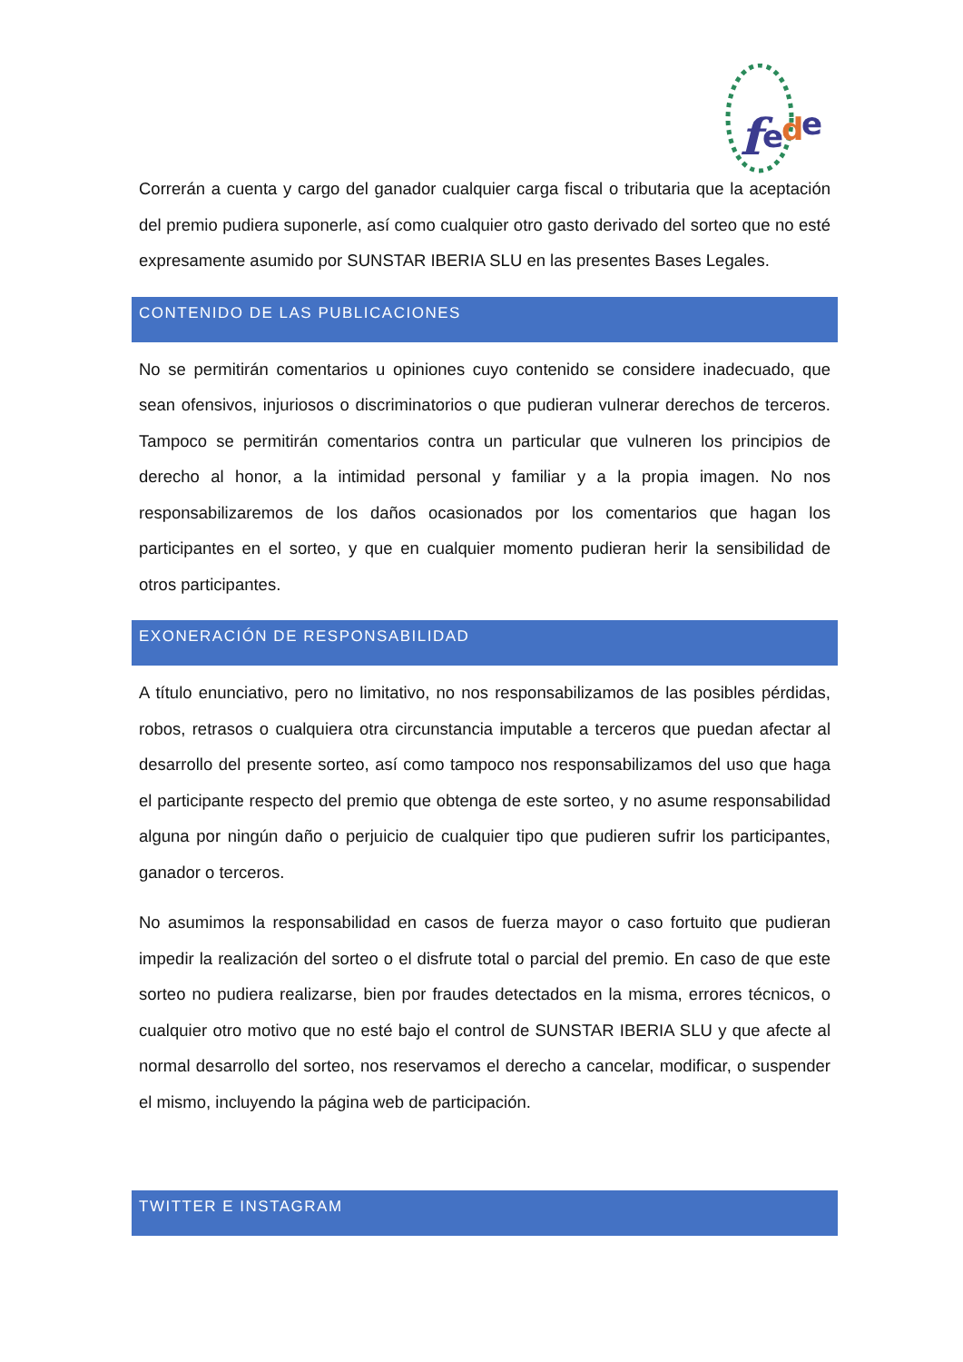f
e
d
e
Correrán a cuenta y cargo del ganador cualquier carga fiscal o tributaria que la aceptación del premio pudiera suponerle, así como cualquier otro gasto derivado del sorteo que no esté expresamente asumido por SUNSTAR IBERIA SLU en las presentes Bases Legales.
CONTENIDO DE LAS PUBLICACIONES
No se permitirán comentarios u opiniones cuyo contenido se considere inadecuado, que sean ofensivos, injuriosos o discriminatorios o que pudieran vulnerar derechos de terceros. Tampoco se permitirán comentarios contra un particular que vulneren los principios de derecho al honor, a la intimidad personal y familiar y a la propia imagen. No nos responsabilizaremos de los daños ocasionados por los comentarios que hagan los participantes en el sorteo, y que en cualquier momento pudieran herir la sensibilidad de otros participantes.
EXONERACIÓN DE RESPONSABILIDAD
A título enunciativo, pero no limitativo, no nos responsabilizamos de las posibles pérdidas, robos, retrasos o cualquiera otra circunstancia imputable a terceros que puedan afectar al desarrollo del presente sorteo, así como tampoco nos responsabilizamos del uso que haga el participante respecto del premio que obtenga de este sorteo, y no asume responsabilidad alguna por ningún daño o perjuicio de cualquier tipo que pudieren sufrir los participantes, ganador o terceros.
No asumimos la responsabilidad en casos de fuerza mayor o caso fortuito que pudieran impedir la realización del sorteo o el disfrute total o parcial del premio. En caso de que este sorteo no pudiera realizarse, bien por fraudes detectados en la misma, errores técnicos, o cualquier otro motivo que no esté bajo el control de SUNSTAR IBERIA SLU y que afecte al normal desarrollo del sorteo, nos reservamos el derecho a cancelar, modificar, o suspender el mismo, incluyendo la página web de participación.
TWITTER E INSTAGRAM